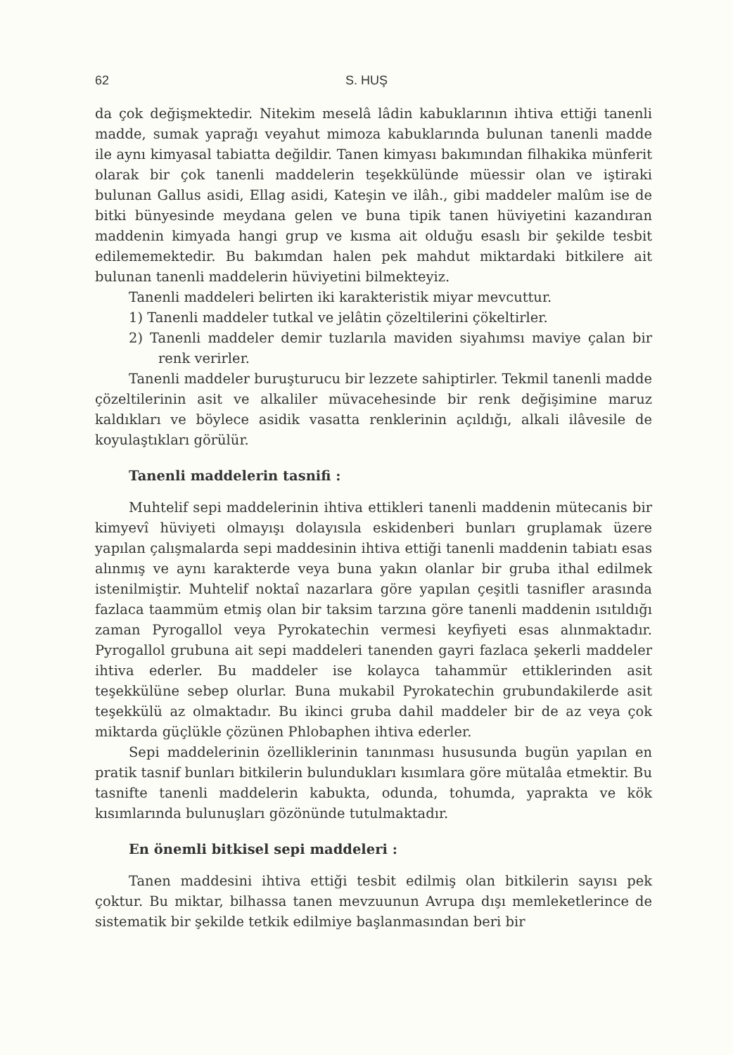62 S. HUŞ
da çok değişmektedir. Nitekim meselâ lâdin kabuklarının ihtiva ettiği tanenli madde, sumak yaprağı veyahut mimoza kabuklarında bulunan tanenli madde ile aynı kimyasal tabiatta değildir. Tanen kimyası bakımından filhakika münferit olarak bir çok tanenli maddelerin teşekkülünde müessir olan ve iştiraki bulunan Gallus asidi, Ellag asidi, Kateşin ve ilâh., gibi maddeler malûm ise de bitki bünyesinde meydana gelen ve buna tipik tanen hüviyetini kazandıran maddenin kimyada hangi grup ve kısma ait olduğu esaslı bir şekilde tesbit edilememektedir. Bu bakımdan halen pek mahdut miktardaki bitkilere ait bulunan tanenli maddelerin hüviyetini bilmekteyiz.
Tanenli maddeleri belirten iki karakteristik miyar mevcuttur.
1) Tanenli maddeler tutkal ve jelâtin çözeltilerini çökeltirler.
2) Tanenli maddeler demir tuzlarıla maviden siyahımsı maviye çalan bir renk verirler.
Tanenli maddeler buruşturucu bir lezzete sahiptirler. Tekmil tanenli madde çözeltilerinin asit ve alkaliler müvacehesinde bir renk değişimine maruz kaldıkları ve böylece asidik vasatta renklerinin açıldığı, alkali ilâvesile de koyulaştıkları görülür.
Tanenli maddelerin tasnifi :
Muhtelif sepi maddelerinin ihtiva ettikleri tanenli maddenin mütecanis bir kimyevî hüviyeti olmayışı dolayısıla eskidenberi bunları gruplamak üzere yapılan çalışmalarda sepi maddesinin ihtiva ettiği tanenli maddenin tabiatı esas alınmış ve aynı karakterde veya buna yakın olanlar bir gruba ithal edilmek istenilmiştir. Muhtelif noktaî nazarlara göre yapılan çeşitli tasnifler arasında fazlaca taammüm etmiş olan bir taksim tarzına göre tanenli maddenin ısıtıldığı zaman Pyrogallol veya Pyrokatechin vermesi keyfiyeti esas alınmaktadır. Pyrogallol grubuna ait sepi maddeleri tanenden gayri fazlaca şekerli maddeler ihtiva ederler. Bu maddeler ise kolayca tahammür ettiklerinden asit teşekkülüne sebep olurlar. Buna mukabil Pyrokatechin grubundakilerde asit teşekkülü az olmaktadır. Bu ikinci gruba dahil maddeler bir de az veya çok miktarda güçlükle çözünen Phlobaphen ihtiva ederler.
Sepi maddelerinin özelliklerinin tanınması hususunda bugün yapılan en pratik tasnif bunları bitkilerin bulundukları kısımlara göre mütalâa etmektir. Bu tasnifte tanenli maddelerin kabukta, odunda, tohumda, yaprakta ve kök kısımlarında bulunuşları gözönünde tutulmaktadır.
En önemli bitkisel sepi maddeleri :
Tanen maddesini ihtiva ettiği tesbit edilmiş olan bitkilerin sayısı pek çoktur. Bu miktar, bilhassa tanen mevzuunun Avrupa dışı memleketlerince de sistematik bir şekilde tetkik edilmiye başlanmasından beri bir